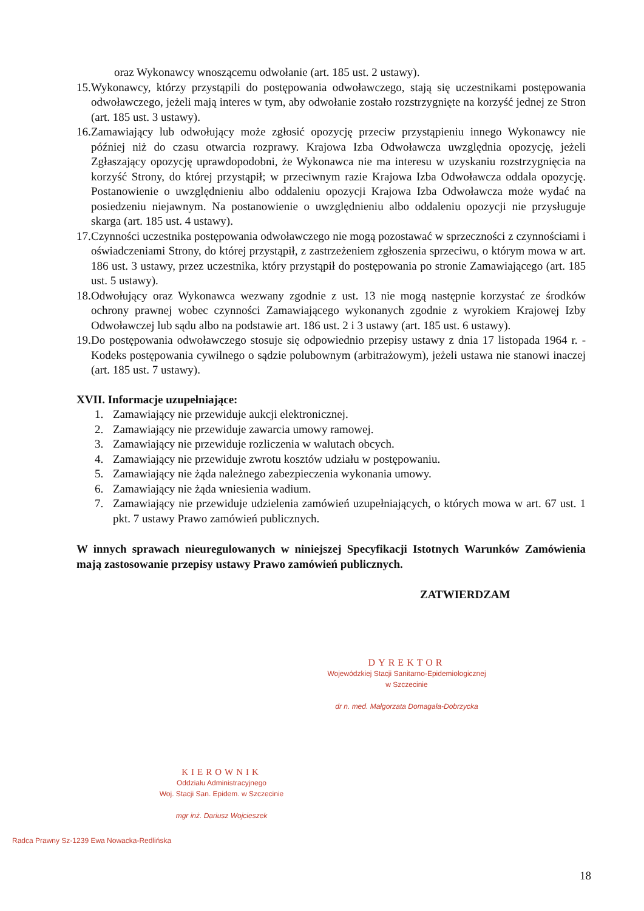oraz Wykonawcy wnoszącemu odwołanie (art. 185 ust. 2 ustawy).
15. Wykonawcy, którzy przystąpili do postępowania odwoławczego, stają się uczestnikami postępowania odwoławczego, jeżeli mają interes w tym, aby odwołanie zostało rozstrzygnięte na korzyść jednej ze Stron (art. 185 ust. 3 ustawy).
16. Zamawiający lub odwołujący może zgłosić opozycję przeciw przystąpieniu innego Wykonawcy nie później niż do czasu otwarcia rozprawy. Krajowa Izba Odwoławcza uwzględnia opozycję, jeżeli Zgłaszający opozycję uprawdopodobni, że Wykonawca nie ma interesu w uzyskaniu rozstrzygnięcia na korzyść Strony, do której przystąpił; w przeciwnym razie Krajowa Izba Odwoławcza oddala opozycję. Postanowienie o uwzględnieniu albo oddaleniu opozycji Krajowa Izba Odwoławcza może wydać na posiedzeniu niejawnym. Na postanowienie o uwzględnieniu albo oddaleniu opozycji nie przysługuje skarga (art. 185 ust. 4 ustawy).
17. Czynności uczestnika postępowania odwoławczego nie mogą pozostawać w sprzeczności z czynnościami i oświadczeniami Strony, do której przystąpił, z zastrzeżeniem zgłoszenia sprzeciwu, o którym mowa w art. 186 ust. 3 ustawy, przez uczestnika, który przystąpił do postępowania po stronie Zamawiającego (art. 185 ust. 5 ustawy).
18. Odwołujący oraz Wykonawca wezwany zgodnie z ust. 13 nie mogą następnie korzystać ze środków ochrony prawnej wobec czynności Zamawiającego wykonanych zgodnie z wyrokiem Krajowej Izby Odwoławczej lub sądu albo na podstawie art. 186 ust. 2 i 3 ustawy (art. 185 ust. 6 ustawy).
19. Do postępowania odwoławczego stosuje się odpowiednio przepisy ustawy z dnia 17 listopada 1964 r. - Kodeks postępowania cywilnego o sądzie polubownym (arbitrażowym), jeżeli ustawa nie stanowi inaczej (art. 185 ust. 7 ustawy).
XVII. Informacje uzupełniające:
1. Zamawiający nie przewiduje aukcji elektronicznej.
2. Zamawiający nie przewiduje zawarcia umowy ramowej.
3. Zamawiający nie przewiduje rozliczenia w walutach obcych.
4. Zamawiający nie przewiduje zwrotu kosztów udziału w postępowaniu.
5. Zamawiający nie żąda należnego zabezpieczenia wykonania umowy.
6. Zamawiający nie żąda wniesienia wadium.
7. Zamawiający nie przewiduje udzielenia zamówień uzupełniających, o których mowa w art. 67 ust. 1 pkt. 7 ustawy Prawo zamówień publicznych.
W innych sprawach nieuregulowanych w niniejszej Specyfikacji Istotnych Warunków Zamówienia mają zastosowanie przepisy ustawy Prawo zamówień publicznych.
ZATWIERDZAM
DYREKTOR
Wojewódzkiej Stacji Sanitarno-Epidemiologicznej
w Szczecinie
dr n. med. Małgorzata Domagała-Dobrzycka
KIEROWNIK
Oddziału Administracyjnego
Woj. Stacji San. Epidem. w Szczecinie
mgr inż. Dariusz Wojcieszek
Radca Prawny Sz-1239 Ewa Nowacka-Redlińska
18